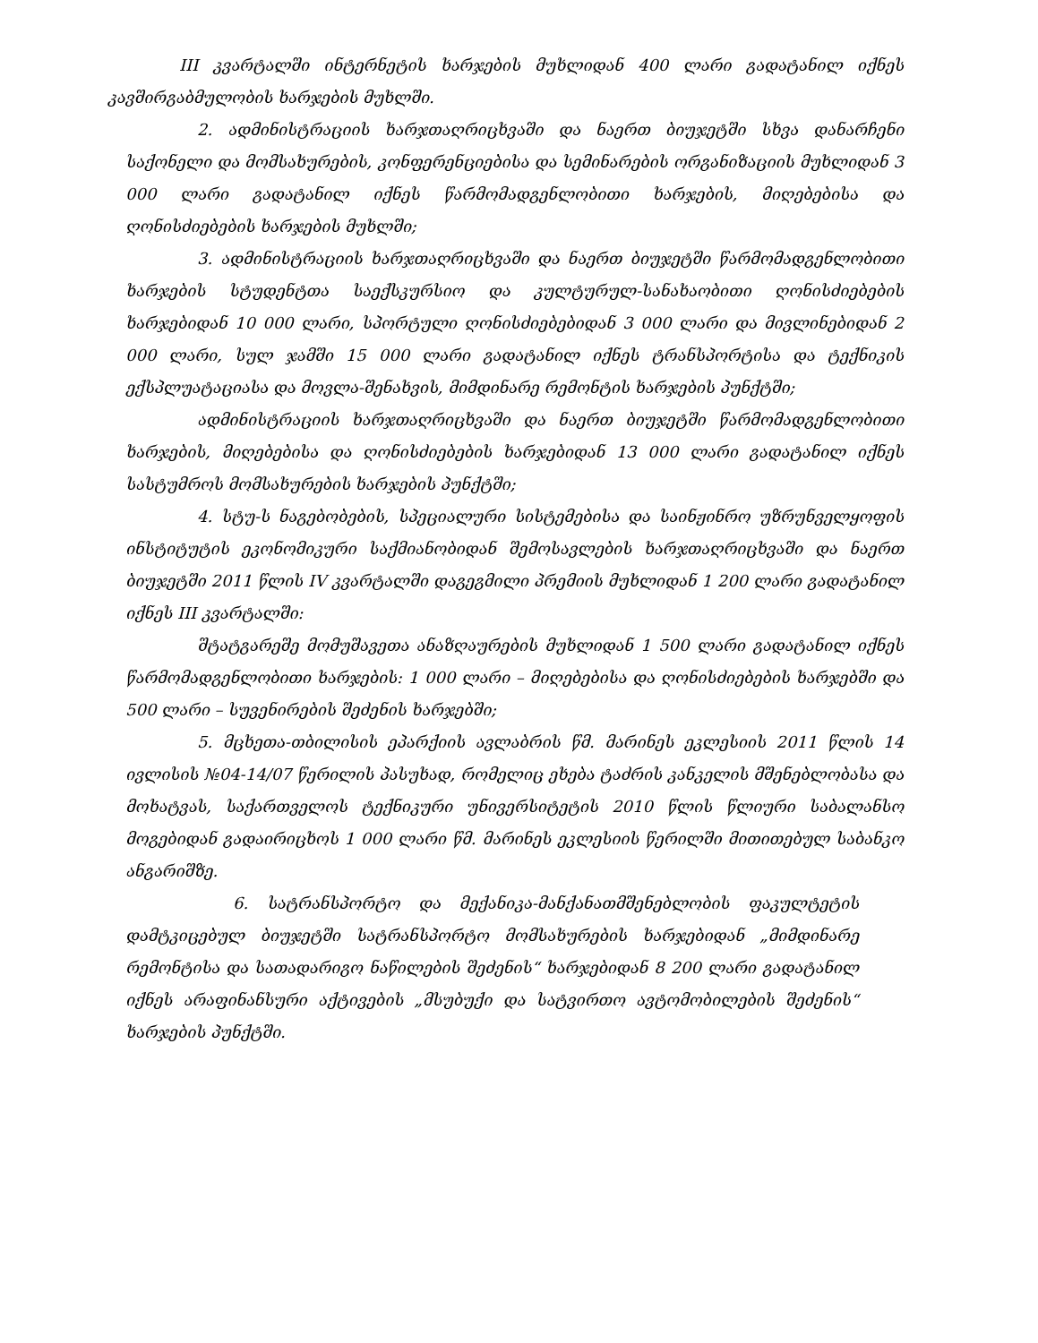III კვარტალში ინტერნეტის ხარჯების მუხლიდან 400 ლარი გადატანილ იქნეს კავშირგაბმულობის ხარჯების მუხლში.
2. ადმინისტრაციის ხარჯთაღრიცხვაში და ნაერთ ბიუჯეტში სხვა დანარჩენი საქონელი და მომსახურების, კონფერენციებისა და სემინარების ორგანიზაციის მუხლიდან 3 000 ლარი გადატანილ იქნეს წარმომადგენლობითი ხარჯების, მიღებებისა და ღონისძიებების ხარჯების მუხლში;
3. ადმინისტრაციის ხარჯთაღრიცხვაში და ნაერთ ბიუჯეტში წარმომადგენლობითი ხარჯების სტუდენტთა საექსკურსიო და კულტურულ-სანახაობითი ღონისძიებების ხარჯებიდან 10 000 ლარი, სპორტული ღონისძიებებიდან 3 000 ლარი და მივლინებიდან 2 000 ლარი, სულ ჯამში 15 000 ლარი გადატანილ იქნეს ტრანსპორტისა და ტექნიკის ექსპლუატაციასა და მოვლა-შენახვის, მიმდინარე რემონტის ხარჯების პუნქტში;
ადმინისტრაციის ხარჯთაღრიცხვაში და ნაერთ ბიუჯეტში წარმომადგენლობითი ხარჯების, მიღებებისა და ღონისძიებების ხარჯებიდან 13 000 ლარი გადატანილ იქნეს სასტუმროს მომსახურების ხარჯების პუნქტში;
4. სტუ-ს ნაგებობების, სპეციალური სისტემებისა და საინჟინრო უზრუნველყოფის ინსტიტუტის ეკონომიკური საქმიანობიდან შემოსავლების ხარჯთაღრიცხვაში და ნაერთ ბიუჯეტში 2011 წლის IV კვარტალში დაგეგმილი პრემიის მუხლიდან 1 200 ლარი გადატანილ იქნეს III კვარტალში:
შტატგარეშე მომუშავეთა ანაზღაურების მუხლიდან 1 500 ლარი გადატანილ იქნეს წარმომადგენლობითი ხარჯების: 1 000 ლარი – მიღებებისა და ღონისძიებების ხარჯებში და 500 ლარი – სუვენირების შეძენის ხარჯებში;
5. მცხეთა-თბილისის ეპარქიის ავლაბრის წმ. მარინეს ეკლესიის 2011 წლის 14 ივლისის №04-14/07 წერილის პასუხად, რომელიც ეხება ტაძრის კანკელის მშენებლობასა და მოხატვას, საქართველოს ტექნიკური უნივერსიტეტის 2010 წლის წლიური საბალანსო მოგებიდან გადაირიცხოს 1 000 ლარი წმ. მარინეს ეკლესიის წერილში მითითებულ საბანკო ანგარიშზე.
6. სატრანსპორტო და მექანიკა-მანქანათმშენებლობის ფაკულტეტის დამტკიცებულ ბიუჯეტში სატრანსპორტო მომსახურების ხარჯებიდან „მიმდინარე რემონტისა და სათადარიგო ნაწილების შეძენის“ ხარჯებიდან 8 200 ლარი გადატანილ იქნეს არაფინანსური აქტივების „მსუბუქი და სატვირთო ავტომობილების შეძენის“ ხარჯების პუნქტში.